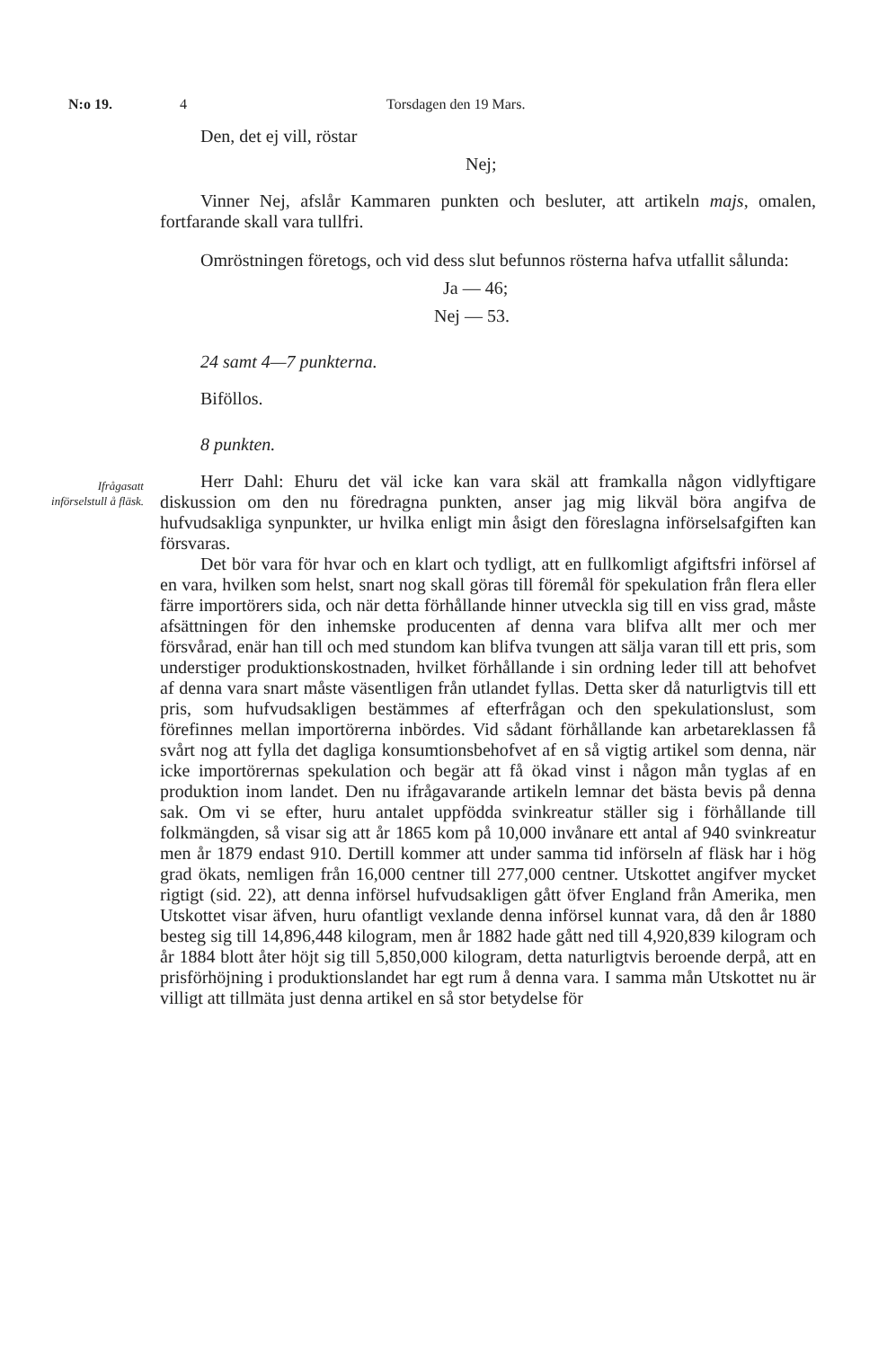N:o 19. 4 Torsdagen den 19 Mars.
Ifrågasatt införselstull å fläsk.
Den, det ej vill, röstar
Nej;
Vinner Nej, afslår Kammaren punkten och besluter, att artikeln majs, omalen, fortfarande skall vara tullfri.
Omröstningen företogs, och vid dess slut befunnos rösterna hafva utfallit sålunda:
Ja — 46;
Nej — 53.
24 samt 4—7 punkterna.
Biföllos.
8 punkten.
Herr Dahl: Ehuru det väl icke kan vara skäl att framkalla någon vidlyftigare diskussion om den nu föredragna punkten, anser jag mig likväl böra angifva de hufvudsakliga synpunkter, ur hvilka enligt min åsigt den föreslagna införselsafgiften kan försvaras.
Det bör vara för hvar och en klart och tydligt, att en fullkomligt afgiftsfri införsel af en vara, hvilken som helst, snart nog skall göras till föremål för spekulation från flera eller färre importörers sida, och när detta förhållande hinner utveckla sig till en viss grad, måste afsättningen för den inhemske producenten af denna vara blifva allt mer och mer försvårad, enär han till och med stundom kan blifva tvungen att sälja varan till ett pris, som understiger produktionskostnaden, hvilket förhållande i sin ordning leder till att behofvet af denna vara snart måste väsentligen från utlandet fyllas. Detta sker då naturligtvis till ett pris, som hufvudsakligen bestämmes af efterfrågan och den spekulationslust, som förefinnes mellan importörerna inbördes. Vid sådant förhållande kan arbetareklassen få svårt nog att fylla det dagliga konsumtionsbehofvet af en så vigtig artikel som denna, när icke importörernas spekulation och begär att få ökad vinst i någon mån tyglas af en produktion inom landet. Den nu ifrågavarande artikeln lemnar det bästa bevis på denna sak. Om vi se efter, huru antalet uppfödda svinkreatur ställer sig i förhållande till folkmängden, så visar sig att år 1865 kom på 10,000 invånare ett antal af 940 svinkreatur men år 1879 endast 910. Dertill kommer att under samma tid införseln af fläsk har i hög grad ökats, nemligen från 16,000 centner till 277,000 centner. Utskottet angifver mycket rigtigt (sid. 22), att denna införsel hufvudsakligen gått öfver England från Amerika, men Utskottet visar äfven, huru ofantligt vexlande denna införsel kunnat vara, då den år 1880 besteg sig till 14,896,448 kilogram, men år 1882 hade gått ned till 4,920,839 kilogram och år 1884 blott åter höjt sig till 5,850,000 kilogram, detta naturligtvis beroende derpå, att en prisförhöjning i produktionslandet har egt rum å denna vara. I samma mån Utskottet nu är villigt att tillmäta just denna artikel en så stor betydelse för